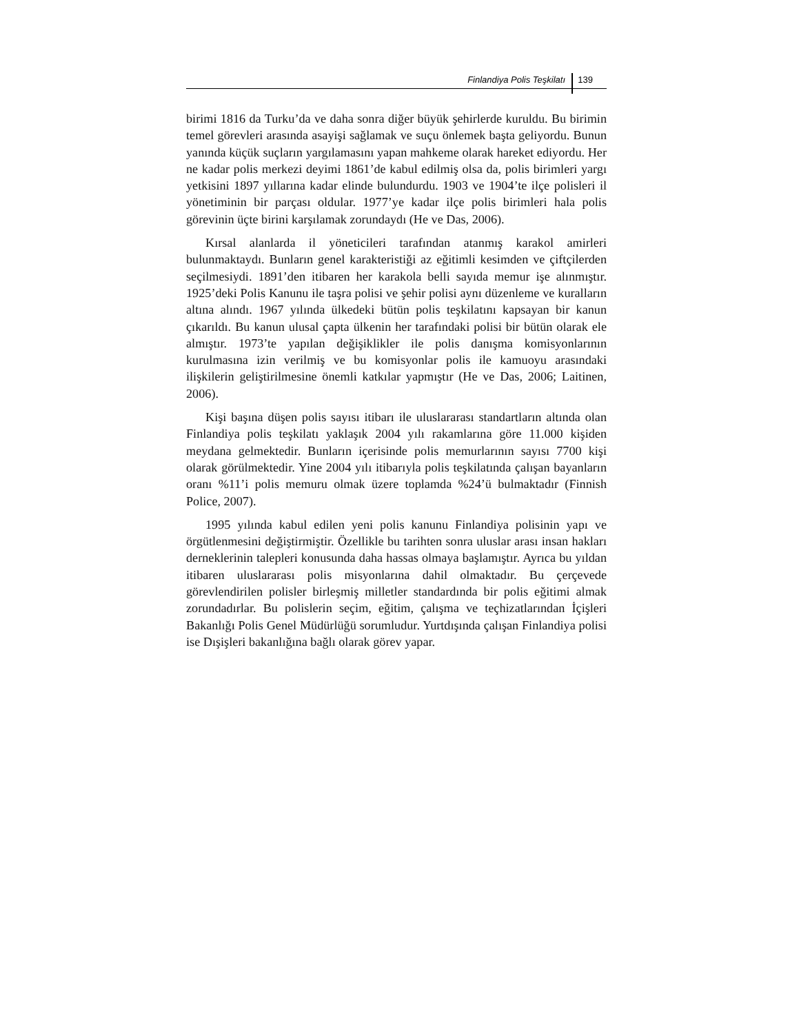Finlandiya Polis Teşkilatı 139
birimi 1816 da Turku’da ve daha sonra diğer büyük şehirlerde kuruldu. Bu birimin temel görevleri arasında asayişi sağlamak ve suçu önlemek başta geliyordu. Bunun yanında küçük suçların yargılamasını yapan mahkeme olarak hareket ediyordu. Her ne kadar polis merkezi deyimi 1861’de kabul edilmiş olsa da, polis birimleri yargı yetkisini 1897 yıllarına kadar elinde bulundurdu. 1903 ve 1904’te ilçe polisleri il yönetiminin bir parçası oldular. 1977’ye kadar ilçe polis birimleri hala polis görevinin üçte birini karşılamak zorundaydı (He ve Das, 2006).
Kırsal alanlarda il yöneticileri tarafından atanmış karakol amirleri bulunmaktaydı. Bunların genel karakteristiği az eğitimli kesimden ve çiftçilerden seçilmesiydi. 1891’den itibaren her karakola belli sayıda memur işe alınmıştır. 1925’deki Polis Kanunu ile taşra polisi ve şehir polisi aynı düzenleme ve kuralların altına alındı. 1967 yılında ülkedeki bütün polis teşkilatını kapsayan bir kanun çıkarıldı. Bu kanun ulusal çapta ülkenin her tarafındaki polisi bir bütün olarak ele almıştır. 1973’te yapılan değişiklikler ile polis danışma komisyonlarının kurulmasına izin verilmiş ve bu komisyonlar polis ile kamuoyu arasındaki ilişkilerin geliştirilmesine önemli katkılar yapmıştır (He ve Das, 2006; Laitinen, 2006).
Kişi başına düşen polis sayısı itibarı ile uluslararası standartların altında olan Finlandiya polis teşkilatı yaklaşık 2004 yılı rakamlarına göre 11.000 kişiden meydana gelmektedir. Bunların içerisinde polis memurlarının sayısı 7700 kişi olarak görülmektedir. Yine 2004 yılı itibarıyla polis teşkilatında çalışan bayanların oranı %11’i polis memuru olmak üzere toplamda %24’ü bulmaktadır (Finnish Police, 2007).
1995 yılında kabul edilen yeni polis kanunu Finlandiya polisinin yapı ve örgütlenmesini değiştirmiştir. Özellikle bu tarihten sonra uluslar arası insan hakları derneklerinin talepleri konusunda daha hassas olmaya başlamıştır. Ayrıca bu yıldan itibaren uluslararası polis misyonlarına dahil olmaktadır. Bu çerçevede görevlendirilen polisler birleşmiş milletler standardında bir polis eğitimi almak zorundadırlar. Bu polislerin seçim, eğitim, çalışma ve teçhizatlarından İçişleri Bakanlığı Polis Genel Müdürlüğü sorumludur. Yurtdışında çalışan Finlandiya polisi ise Dışişleri bakanlığına bağlı olarak görev yapar.